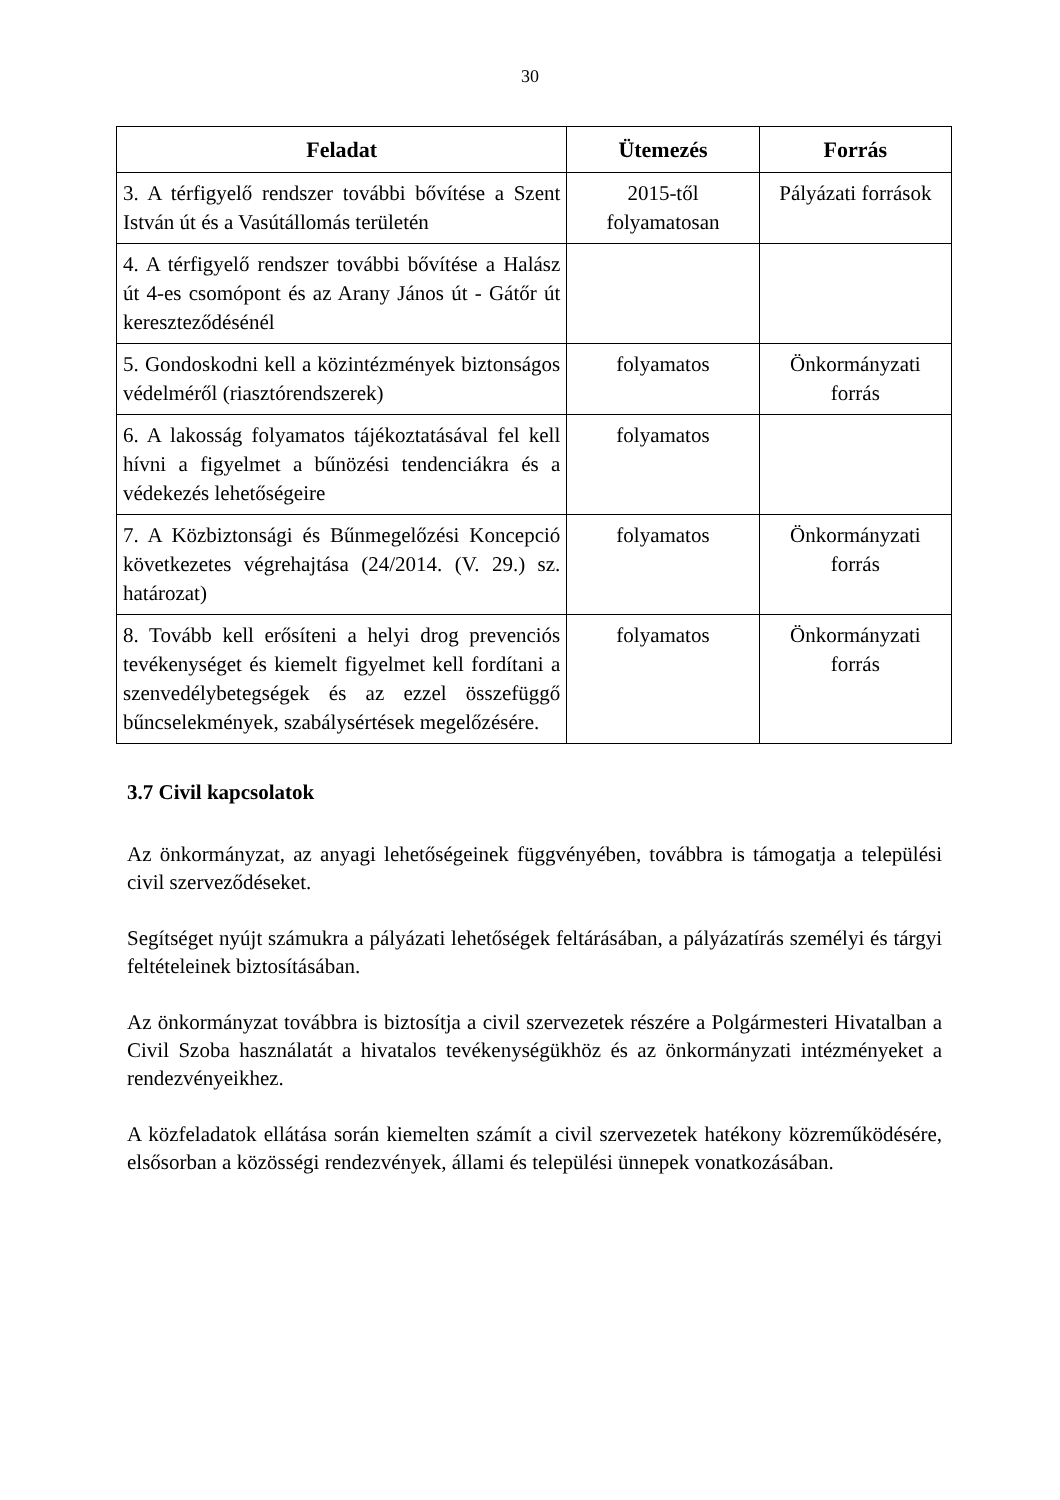30
| Feladat | Ütemezés | Forrás |
| --- | --- | --- |
| 3. A térfigyelő rendszer további bővítése a Szent István út és a Vasútállomás területén | 2015-től folyamatosan | Pályázati források |
| 4. A térfigyelő rendszer további bővítése a Halász út 4-es csomópont és az Arany János út - Gátőr út kereszteződésénél | | |
| 5. Gondoskodni kell a közintézmények biztonságos védelméről (riasztórendszerek) | folyamatos | Önkormányzati forrás |
| 6. A lakosság folyamatos tájékoztatásával fel kell hívni a figyelmet a bűnözési tendenciákra és a védekezés lehetőségeire | folyamatos | |
| 7. A Közbiztonsági és Bűnmegelőzési Koncepció következetes végrehajtása (24/2014. (V. 29.) sz. határozat) | folyamatos | Önkormányzati forrás |
| 8. Tovább kell erősíteni a helyi drog prevenciós tevékenységet és kiemelt figyelmet kell fordítani a szenvedélybetegségek és az ezzel összefüggő bűncselekmények, szabálysértések megelőzésére. | folyamatos | Önkormányzati forrás |
3.7 Civil kapcsolatok
Az önkormányzat, az anyagi lehetőségeinek függvényében, továbbra is támogatja a települési civil szerveződéseket.
Segítséget nyújt számukra a pályázati lehetőségek feltárásában, a pályázatírás személyi és tárgyi feltételeinek biztosításában.
Az önkormányzat továbbra is biztosítja a civil szervezetek részére a Polgármesteri Hivatalban a Civil Szoba használatát a hivatalos tevékenységükhöz és az önkormányzati intézményeket a rendezvényeikhez.
A közfeladatok ellátása során kiemelten számít a civil szervezetek hatékony közreműködésére, elsősorban a közösségi rendezvények, állami és települési ünnepek vonatkozásában.